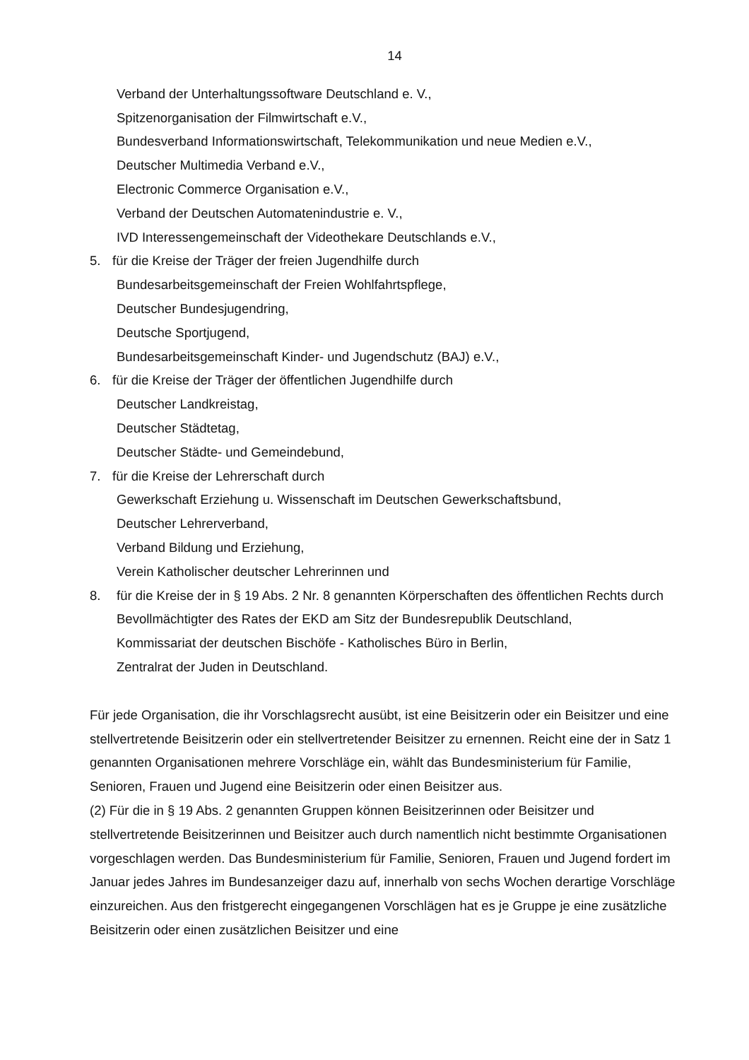14
Verband der Unterhaltungssoftware Deutschland e. V.,
Spitzenorganisation der Filmwirtschaft e.V.,
Bundesverband Informationswirtschaft, Telekommunikation und neue Medien e.V.,
Deutscher Multimedia Verband e.V.,
Electronic Commerce Organisation e.V.,
Verband der Deutschen Automatenindustrie e. V.,
IVD Interessengemeinschaft der Videothekare Deutschlands e.V.,
5. für die Kreise der Träger der freien Jugendhilfe durch
Bundesarbeitsgemeinschaft der Freien Wohlfahrtspflege,
Deutscher Bundesjugendring,
Deutsche Sportjugend,
Bundesarbeitsgemeinschaft Kinder- und Jugendschutz (BAJ) e.V.,
6. für die Kreise der Träger der öffentlichen Jugendhilfe durch
Deutscher Landkreistag,
Deutscher Städtetag,
Deutscher Städte- und Gemeindebund,
7. für die Kreise der Lehrerschaft durch
Gewerkschaft Erziehung u. Wissenschaft im Deutschen Gewerkschaftsbund,
Deutscher Lehrerverband,
Verband Bildung und Erziehung,
Verein Katholischer deutscher Lehrerinnen und
8. für die Kreise der in § 19 Abs. 2 Nr. 8 genannten Körperschaften des öffentlichen Rechts durch
Bevollmächtigter des Rates der EKD am Sitz der Bundesrepublik Deutschland,
Kommissariat der deutschen Bischöfe - Katholisches Büro in Berlin,
Zentralrat der Juden in Deutschland.
Für jede Organisation, die ihr Vorschlagsrecht ausübt, ist eine Beisitzerin oder ein Beisitzer und eine stellvertretende Beisitzerin oder ein stellvertretender Beisitzer zu ernennen. Reicht eine der in Satz 1 genannten Organisationen mehrere Vorschläge ein, wählt das Bundesministerium für Familie, Senioren, Frauen und Jugend eine Beisitzerin oder einen Beisitzer aus.
(2) Für die in § 19 Abs. 2 genannten Gruppen können Beisitzerinnen oder Beisitzer und stellvertretende Beisitzerinnen und Beisitzer auch durch namentlich nicht bestimmte Organisationen vorgeschlagen werden. Das Bundesministerium für Familie, Senioren, Frauen und Jugend fordert im Januar jedes Jahres im Bundesanzeiger dazu auf, innerhalb von sechs Wochen derartige Vorschläge einzureichen. Aus den fristgerecht eingegangenen Vorschlägen hat es je Gruppe je eine zusätzliche Beisitzerin oder einen zusätzlichen Beisitzer und eine